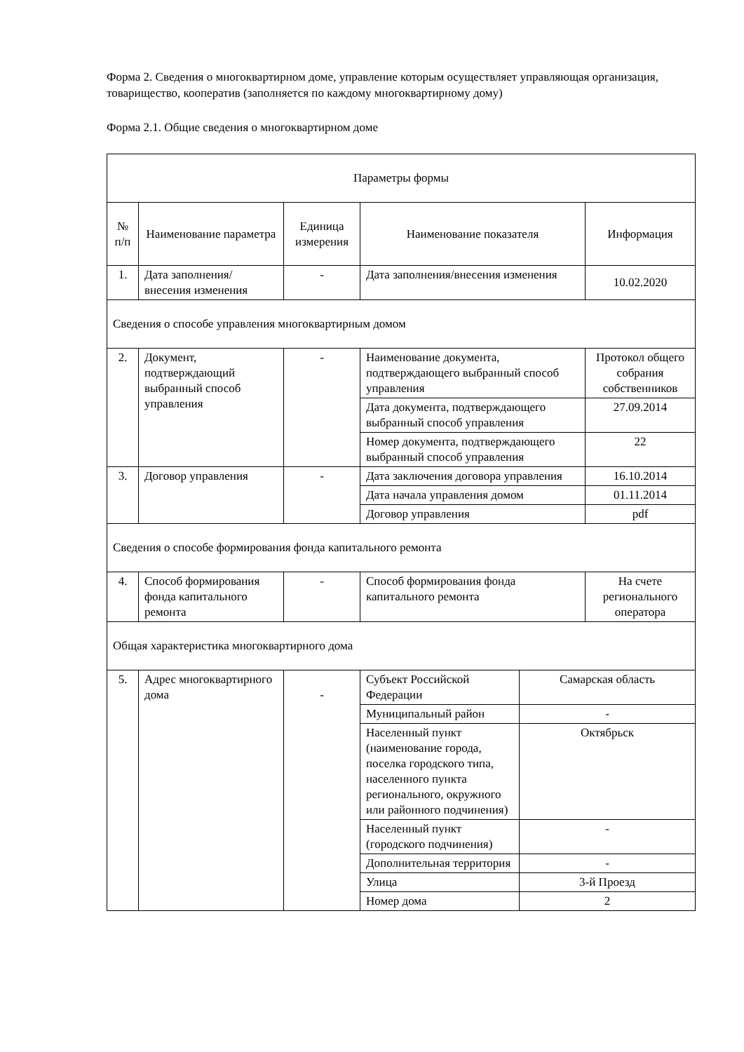Форма 2. Сведения о многоквартирном доме, управление которым осуществляет управляющая организация, товарищество, кооператив (заполняется по каждому многоквартирному дому)
Форма 2.1. Общие сведения о многоквартирном доме
| Параметры формы | | | | | |
| № п/п | Наименование параметра | Единица измерения | Наименование показателя | | Информация |
| 1. | Дата заполнения/внесения изменения | - | Дата заполнения/внесения изменения | | 10.02.2020 |
| Сведения о способе управления многоквартирным домом | | | | | |
| 2. | Документ, подтверждающий выбранный способ управления | - | Наименование документа, подтверждающего выбранный способ управления | | Протокол общего собрания собственников |
| | | | Дата документа, подтверждающего выбранный способ управления | | 27.09.2014 |
| | | | Номер документа, подтверждающего выбранный способ управления | | 22 |
| 3. | Договор управления | - | Дата заключения договора управления | | 16.10.2014 |
| | | | Дата начала управления домом | | 01.11.2014 |
| | | | Договор управления | | pdf |
| Сведения о способе формирования фонда капитального ремонта | | | | | |
| 4. | Способ формирования фонда капитального ремонта | - | Способ формирования фонда капитального ремонта | | На счете регионального оператора |
| Общая характеристика многоквартирного дома | | | | | |
| 5. | Адрес многоквартирного дома | - | Субъект Российской Федерации | Самарская область | |
| | | | Муниципальный район | - | |
| | | | Населенный пункт (наименование города, поселка городского типа, населенного пункта регионального, окружного или районного подчинения) | Октябрьск | |
| | | | Населенный пункт (городского подчинения) | - | |
| | | | Дополнительная территория | - | |
| | | | Улица | 3-й Проезд | |
| | | | Номер дома | 2 | |